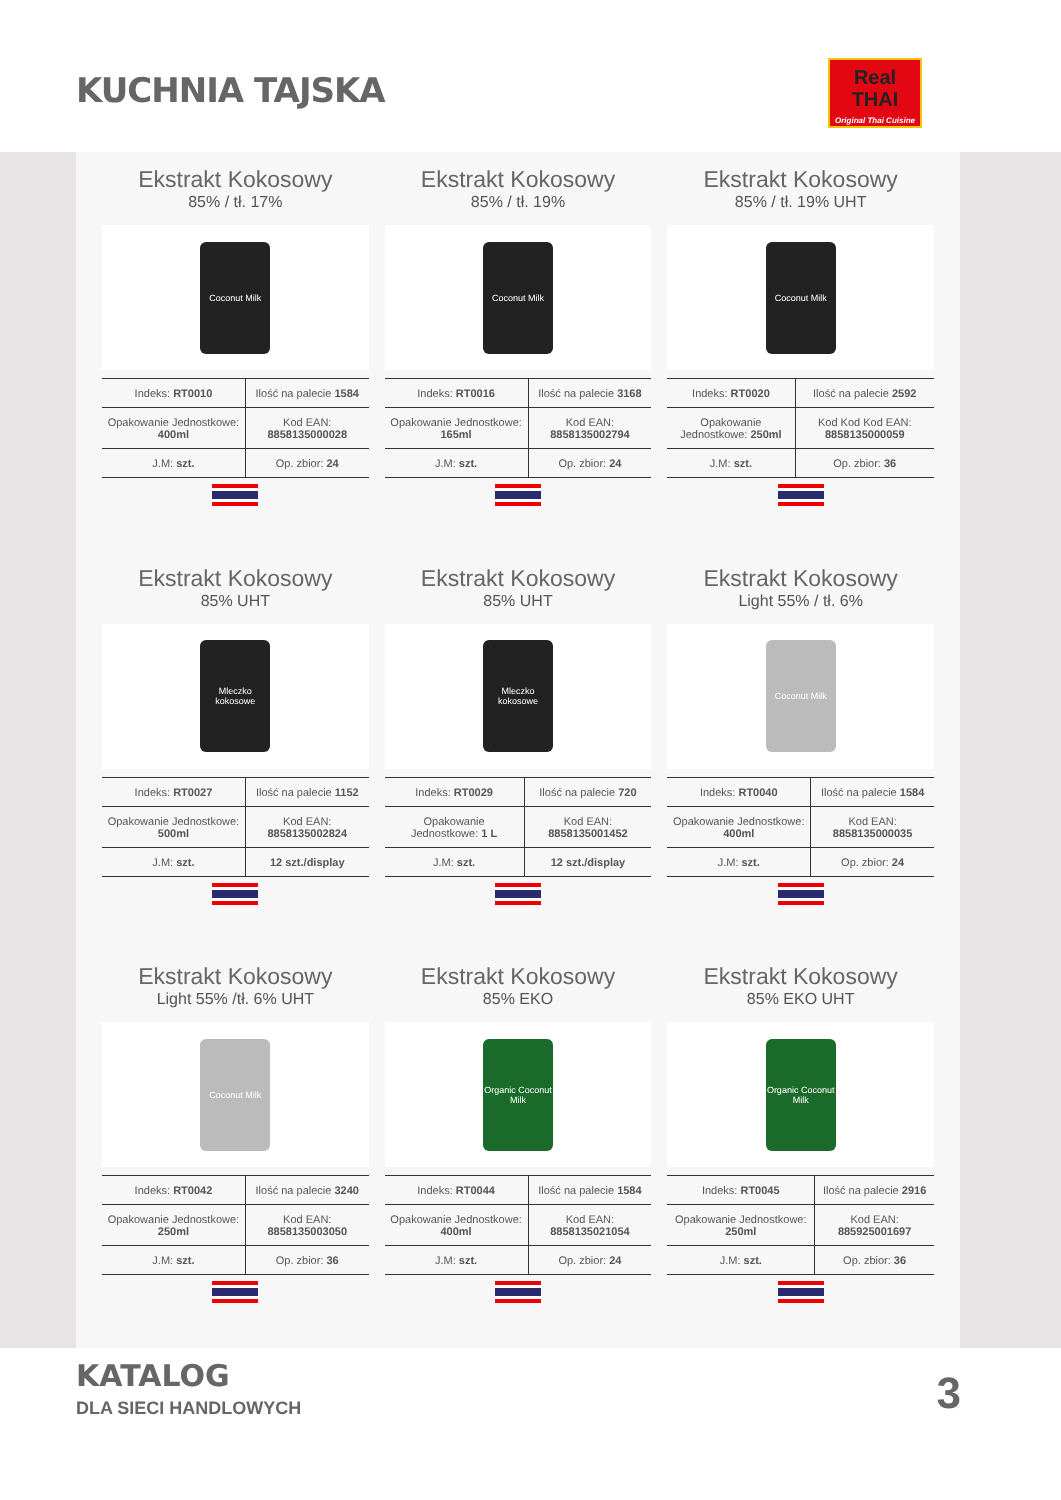KUCHNIA TAJSKA
Real
THAI
Original Thai Cuisine
Ekstrakt Kokosowy
85% / tł. 17%
Coconut Milk
| Indeks: RT0010 | Ilość na palecie 1584 |
| Opakowanie Jednostkowe: 400ml | Kod EAN: 8858135000028 |
| J.M: szt. | Op. zbior: 24 |
Ekstrakt Kokosowy
85% / tł. 19%
Coconut Milk
| Indeks: RT0016 | Ilość na palecie 3168 |
| Opakowanie Jednostkowe: 165ml | Kod EAN: 8858135002794 |
| J.M: szt. | Op. zbior: 24 |
Ekstrakt Kokosowy
85% / tł. 19% UHT
Coconut Milk
| Indeks: RT0020 | Ilość na palecie 2592 |
| Opakowanie Jednostkowe: 250ml | Kod Kod Kod EAN: 8858135000059 |
| J.M: szt. | Op. zbior: 36 |
Ekstrakt Kokosowy
85% UHT
Mleczko kokosowe
| Indeks: RT0027 | Ilość na palecie 1152 |
| Opakowanie Jednostkowe: 500ml | Kod EAN: 8858135002824 |
| J.M: szt. | 12 szt./display |
Ekstrakt Kokosowy
85% UHT
Mleczko kokosowe
| Indeks: RT0029 | Ilość na palecie 720 |
| Opakowanie Jednostkowe: 1 L | Kod EAN: 8858135001452 |
| J.M: szt. | 12 szt./display |
Ekstrakt Kokosowy
Light 55% / tł. 6%
Coconut Milk
| Indeks: RT0040 | Ilość na palecie 1584 |
| Opakowanie Jednostkowe: 400ml | Kod EAN: 8858135000035 |
| J.M: szt. | Op. zbior: 24 |
Ekstrakt Kokosowy
Light 55% /tł. 6% UHT
Coconut Milk
| Indeks: RT0042 | Ilość na palecie 3240 |
| Opakowanie Jednostkowe: 250ml | Kod EAN: 8858135003050 |
| J.M: szt. | Op. zbior: 36 |
Ekstrakt Kokosowy
85% EKO
Organic Coconut Milk
| Indeks: RT0044 | Ilość na palecie 1584 |
| Opakowanie Jednostkowe: 400ml | Kod EAN: 8858135021054 |
| J.M: szt. | Op. zbior: 24 |
Ekstrakt Kokosowy
85% EKO UHT
Organic Coconut Milk
| Indeks: RT0045 | Ilość na palecie 2916 |
| Opakowanie Jednostkowe: 250ml | Kod EAN: 885925001697 |
| J.M: szt. | Op. zbior: 36 |
KATALOG
DLA SIECI HANDLOWYCH 3